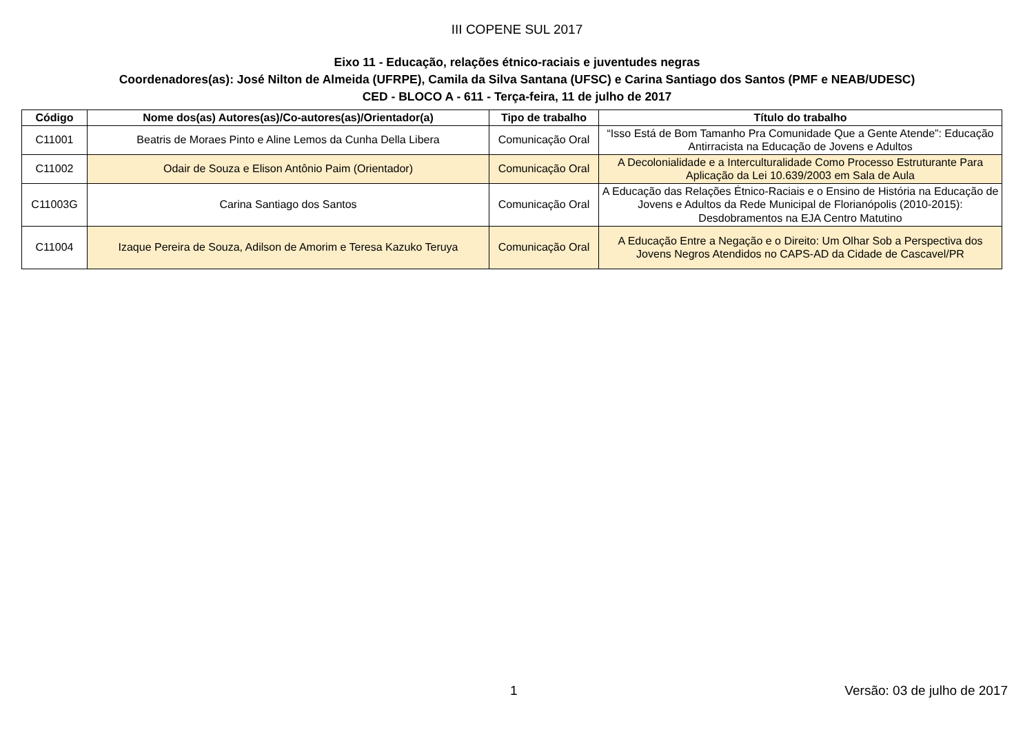III COPENE SUL 2017
Eixo 11 - Educação, relações étnico-raciais e juventudes negras
Coordenadores(as): José Nilton de Almeida (UFRPE), Camila da Silva Santana (UFSC) e Carina Santiago dos Santos (PMF e NEAB/UDESC)
CED - BLOCO A - 611 - Terça-feira, 11 de julho de 2017
| Código | Nome dos(as) Autores(as)/Co-autores(as)/Orientador(a) | Tipo de trabalho | Título do trabalho |
| --- | --- | --- | --- |
| C11001 | Beatris de Moraes Pinto e Aline Lemos da Cunha Della Libera | Comunicação Oral | “Isso Está de Bom Tamanho Pra Comunidade Que a Gente Atende”: Educação Antirracista na Educação de Jovens e Adultos |
| C11002 | Odair de Souza e Elison Antônio Paim (Orientador) | Comunicação Oral | A Decolonialidade e a Interculturalidade Como Processo Estruturante Para Aplicação da Lei 10.639/2003 em Sala de Aula |
| C11003G | Carina Santiago dos Santos | Comunicação Oral | A Educação das Relações Étnico-Raciais e o Ensino de História na Educação de Jovens e Adultos da Rede Municipal de Florianópolis (2010-2015): Desdobramentos na EJA Centro Matutino |
| C11004 | Izaque Pereira de Souza, Adilson de Amorim e Teresa Kazuko Teruya | Comunicação Oral | A Educação Entre a Negação e o Direito: Um Olhar Sob a Perspectiva dos Jovens Negros Atendidos no CAPS-AD da Cidade de Cascavel/PR |
1 Versão: 03 de julho de 2017